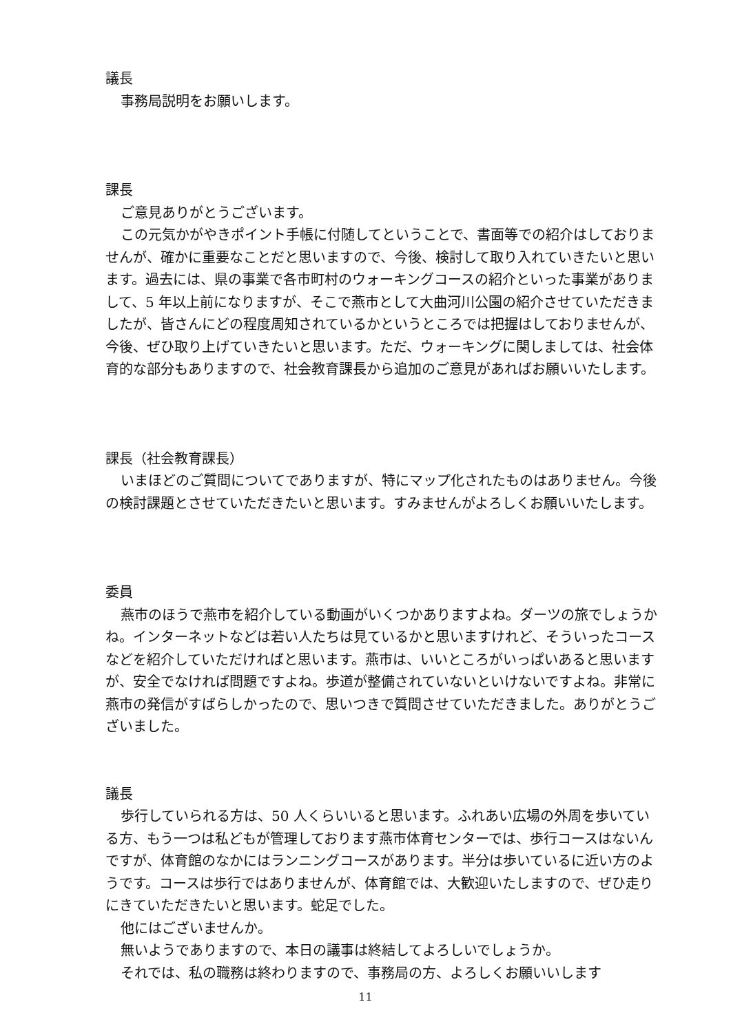議長
事務局説明をお願いします。
課長
ご意見ありがとうございます。
この元気かがやきポイント手帳に付随してということで、書面等での紹介はしておりませんが、確かに重要なことだと思いますので、今後、検討して取り入れていきたいと思います。過去には、県の事業で各市町村のウォーキングコースの紹介といった事業がありまして、5 年以上前になりますが、そこで燕市として大曲河川公園の紹介させていただきましたが、皆さんにどの程度周知されているかというところでは把握はしておりませんが、今後、ぜひ取り上げていきたいと思います。ただ、ウォーキングに関しましては、社会体育的な部分もありますので、社会教育課長から追加のご意見があればお願いいたします。
課長（社会教育課長）
いまほどのご質問についてでありますが、特にマップ化されたものはありません。今後の検討課題とさせていただきたいと思います。すみませんがよろしくお願いいたします。
委員
燕市のほうで燕市を紹介している動画がいくつかありますよね。ダーツの旅でしょうかね。インターネットなどは若い人たちは見ているかと思いますけれど、そういったコースなどを紹介していただければと思います。燕市は、いいところがいっぱいあると思いますが、安全でなければ問題ですよね。歩道が整備されていないといけないですよね。非常に燕市の発信がすばらしかったので、思いつきで質問させていただきました。ありがとうございました。
議長
歩行していられる方は、50 人くらいいると思います。ふれあい広場の外周を歩いている方、もう一つは私どもが管理しております燕市体育センターでは、歩行コースはないんですが、体育館のなかにはランニングコースがあります。半分は歩いているに近い方のようです。コースは歩行ではありませんが、体育館では、大歓迎いたしますので、ぜひ走りにきていただきたいと思います。蛇足でした。
他にはございませんか。
無いようでありますので、本日の議事は終結してよろしいでしょうか。
それでは、私の職務は終わりますので、事務局の方、よろしくお願いいします
11